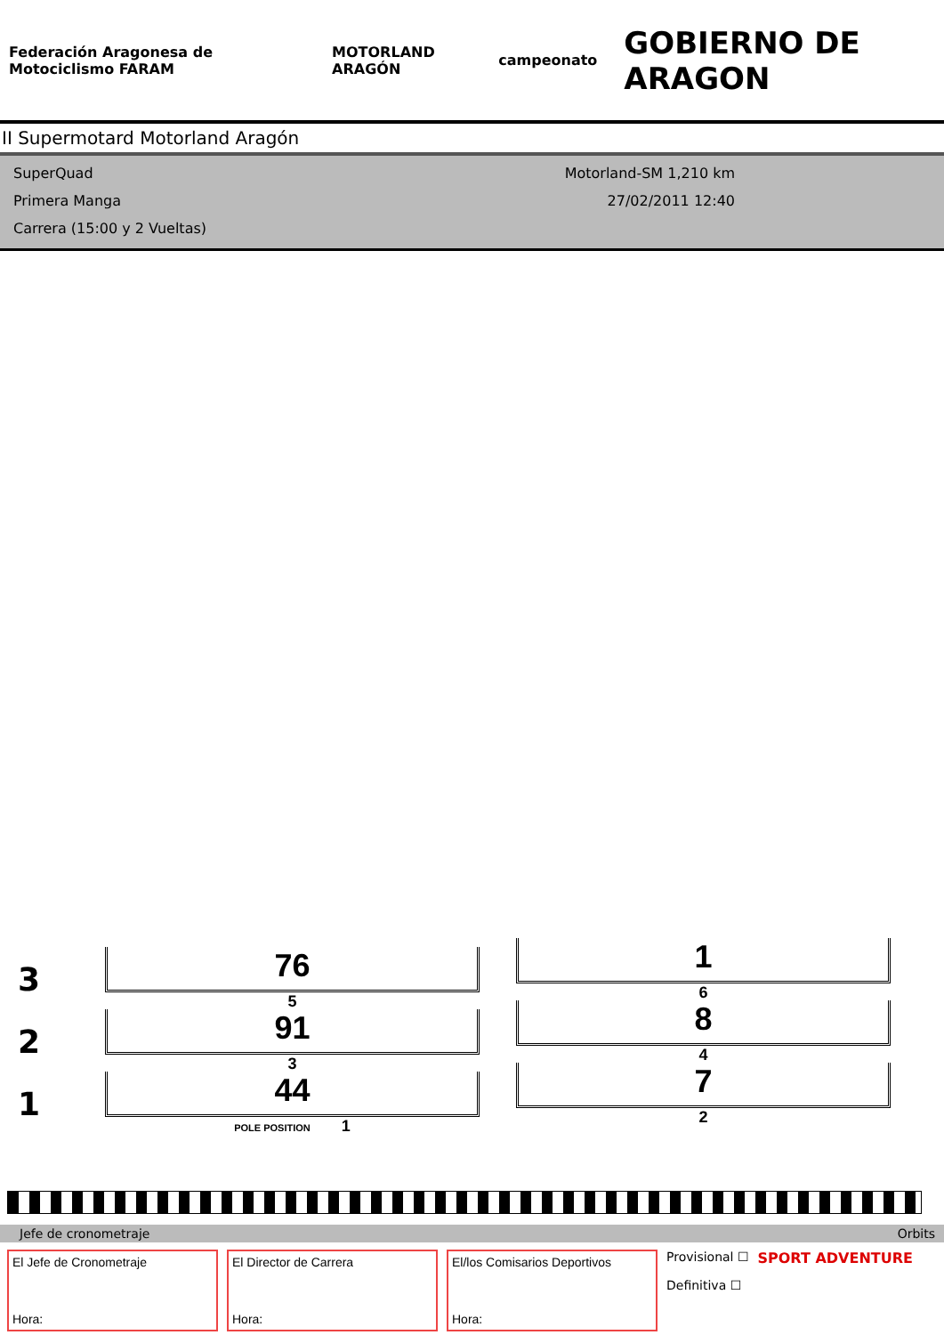Federación Aragonesa de Motociclismo FARAM
MOTORLAND ARAGÓN campeonato
GOBIERNO DE ARAGON
II Supermotard Motorland Aragón
SuperQuad
Primera Manga
Carrera (15:00 y 2 Vueltas)
Motorland-SM 1,210 km
27/02/2011 12:40
3
76
5
2
91
3
1
44
POLE POSITION 1
1
6
8
4
7
2
Jefe de cronometraje Orbits
El Jefe de Cronometraje
Hora:
El Director de Carrera
Hora:
El/los Comisarios Deportivos
Hora:
Provisional ☐
Definitiva ☐
SPORT ADVENTURE